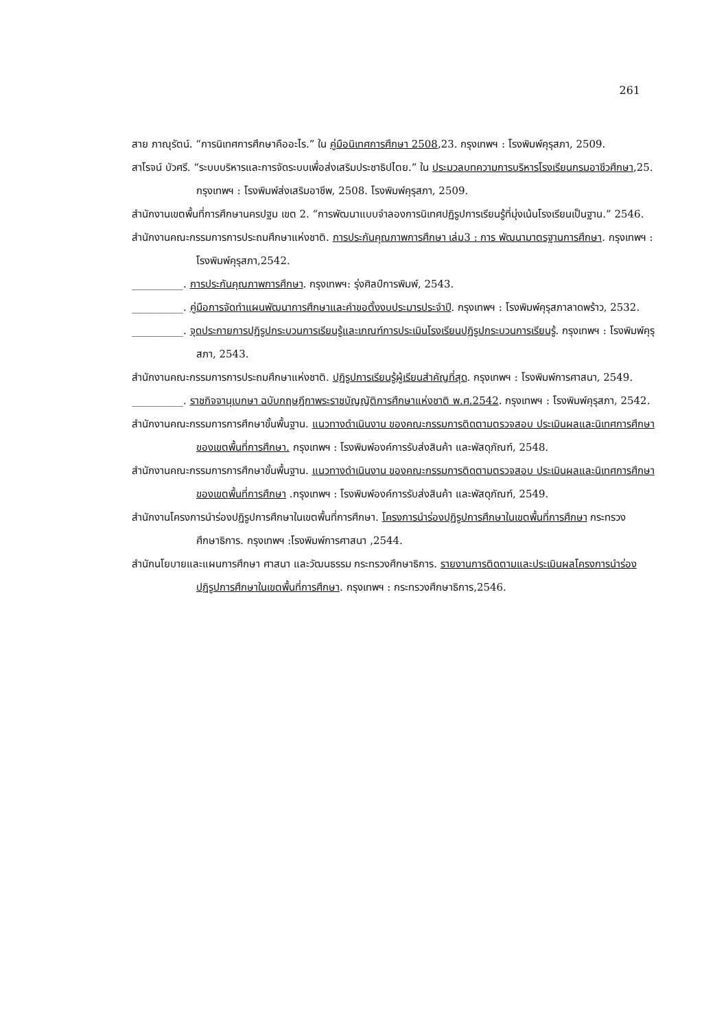261
สาย ภาณุรัตน์. “การนิเทศการศึกษาคืออะไร.” ใน คู่มือนิเทศการศึกษา 2508,23. กรุงเทพฯ : โรงพิมพ์คุรุสภา, 2509.
สาโรจน์ บัวศรี. “ระบบบริหารและการจัดระบบเพื่อส่งเสริมประชาธิปไตย.” ใน ประมวลบทความการบริหารโรงเรียนกรมอาชีวศึกษา,25. กรุงเทพฯ : โรงพิมพ์ส่งเสริมอาชีพ, 2508. โรงพิมพ์คุรุสภา, 2509.
สำนักงานเขตพื้นที่การศึกษานครปฐม เขต 2. “การพัฒนาแบบจำลองการนิเทศปฏิรูปการเรียนรู้ที่มุ่งเน้นโรงเรียนเป็นฐาน.” 2546.
สำนักงานคณะกรรมการการประถมศึกษาแห่งชาติ. การประกันคุณภาพการศึกษา เล่ม3 : การ พัฒนามาตรฐานการศึกษา. กรุงเทพฯ : โรงพิมพ์คุรุสภา,2542.
__________. การประกันคุณภาพการศึกษา. กรุงเทพฯ: รุ่งศิลป์การพิมพ์, 2543.
__________. คู่มือการจัดทำแผนพัฒนาการศึกษาและคำขอตั้งงบประมารประจำปี. กรุงเทพฯ : โรงพิมพ์คุรุสภาลาดพร้าว, 2532.
__________. จุดประกายการปฏิรูปกระบวนการเรียนรู้และเกณฑ์การประเมินโรงเรียนปฏิรูปกระบวนการเรียนรู้. กรุงเทพฯ : โรงพิมพ์คุรุสภา, 2543.
สำนักงานคณะกรรมการการประถมศึกษาแห่งชาติ. ปฏิรูปการเรียนรู้ผู้เรียนสำคัญที่สุด. กรุงเทพฯ : โรงพิมพ์การศาสนา, 2549.
__________. ราชกิจจานุเบกษา ฉบับกฤษฎีกาพระราชบัญญัติการศึกษาแห่งชาติ พ.ศ.2542. กรุงเทพฯ : โรงพิมพ์คุรุสภา, 2542.
สำนักงานคณะกรรมการการศึกษาขั้นพื้นฐาน. แนวทางดำเนินงาน ของคณะกรรมการติดตามตรวจสอบ ประเมินผลและนิเทศการศึกษาของเขตพื้นที่การศึกษา. กรุงเทพฯ : โรงพิมพ์องค์การรับส่งสินค้า และพัสดุภัณฑ์, 2548.
สำนักงานคณะกรรมการการศึกษาขั้นพื้นฐาน. แนวทางดำเนินงาน ของคณะกรรมการติดตามตรวจสอบ ประเมินผลและนิเทศการศึกษาของเขตพื้นที่การศึกษา .กรุงเทพฯ : โรงพิมพ์องค์การรับส่งสินค้า และพัสดุภัณฑ์, 2549.
สำนักงานโครงการนำร่องปฏิรูปการศึกษาในเขตพื้นที่การศึกษา. โครงการนำร่องปฏิรูปการศึกษาในเขตพื้นที่การศึกษา กระทรวงศึกษาธิการ. กรุงเทพฯ :โรงพิมพ์การศาสนา ,2544.
สำนักนโยบายและแผนการศึกษา ศาสนา และวัฒนธรรม กระทรวงศึกษาธิการ. รายงานการติดตามและประเมินผลโครงการนำร่องปฏิรูปการศึกษาในเขตพื้นที่การศึกษา. กรุงเทพฯ : กระทรวงศึกษาธิการ,2546.